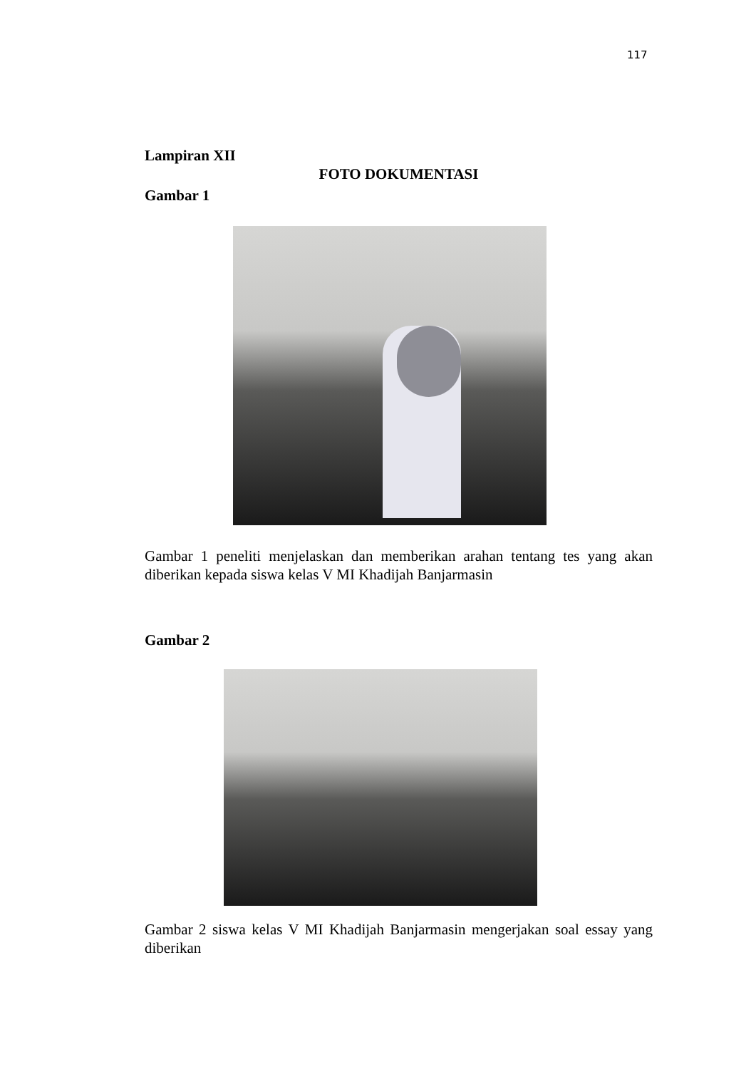117
Lampiran XII
FOTO DOKUMENTASI
Gambar 1
Gambar 1 peneliti menjelaskan dan memberikan arahan tentang tes yang akan diberikan kepada siswa kelas V MI Khadijah Banjarmasin
Gambar 2
Gambar 2 siswa kelas V MI Khadijah Banjarmasin mengerjakan soal essay yang diberikan